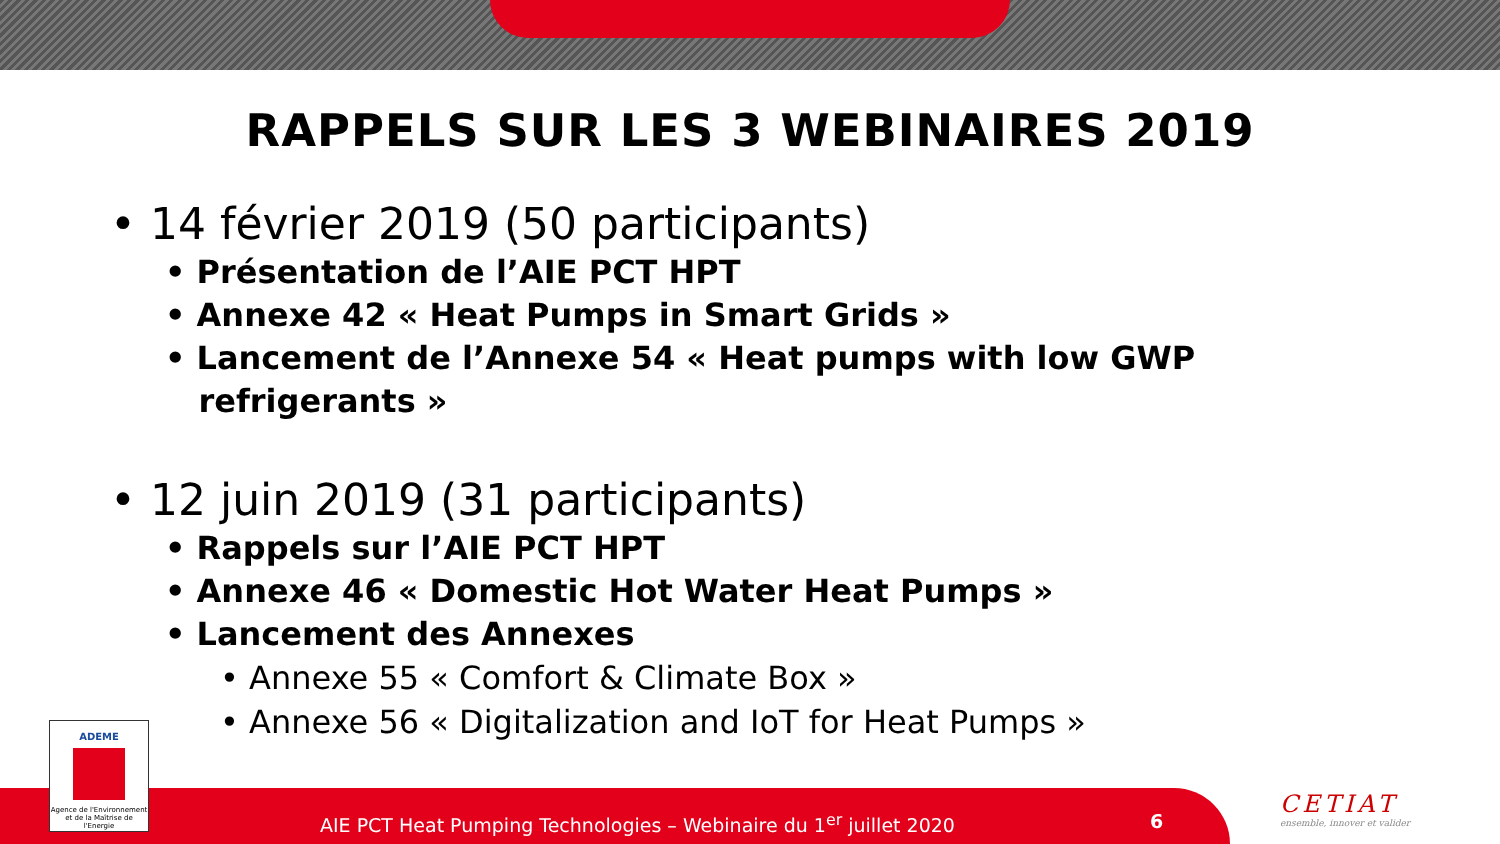RAPPELS SUR LES 3 WEBINAIRES 2019
• 14 février 2019 (50 participants)
• Présentation de l’AIE PCT HPT
• Annexe 42 « Heat Pumps in Smart Grids »
• Lancement de l’Annexe 54 « Heat pumps with low GWP
refrigerants »
• 12 juin 2019 (31 participants)
• Rappels sur l’AIE PCT HPT
• Annexe 46 « Domestic Hot Water Heat Pumps »
• Lancement des Annexes
• Annexe 55 « Comfort & Climate Box »
• Annexe 56 « Digitalization and IoT for Heat Pumps »
ADEME
Agence de l'Environnement et de la Maîtrise de l'Energie
AIE PCT Heat Pumping Technologies – Webinaire du 1<sup>er</sup> juillet 2020
6
CETIAT
ensemble, innover et valider